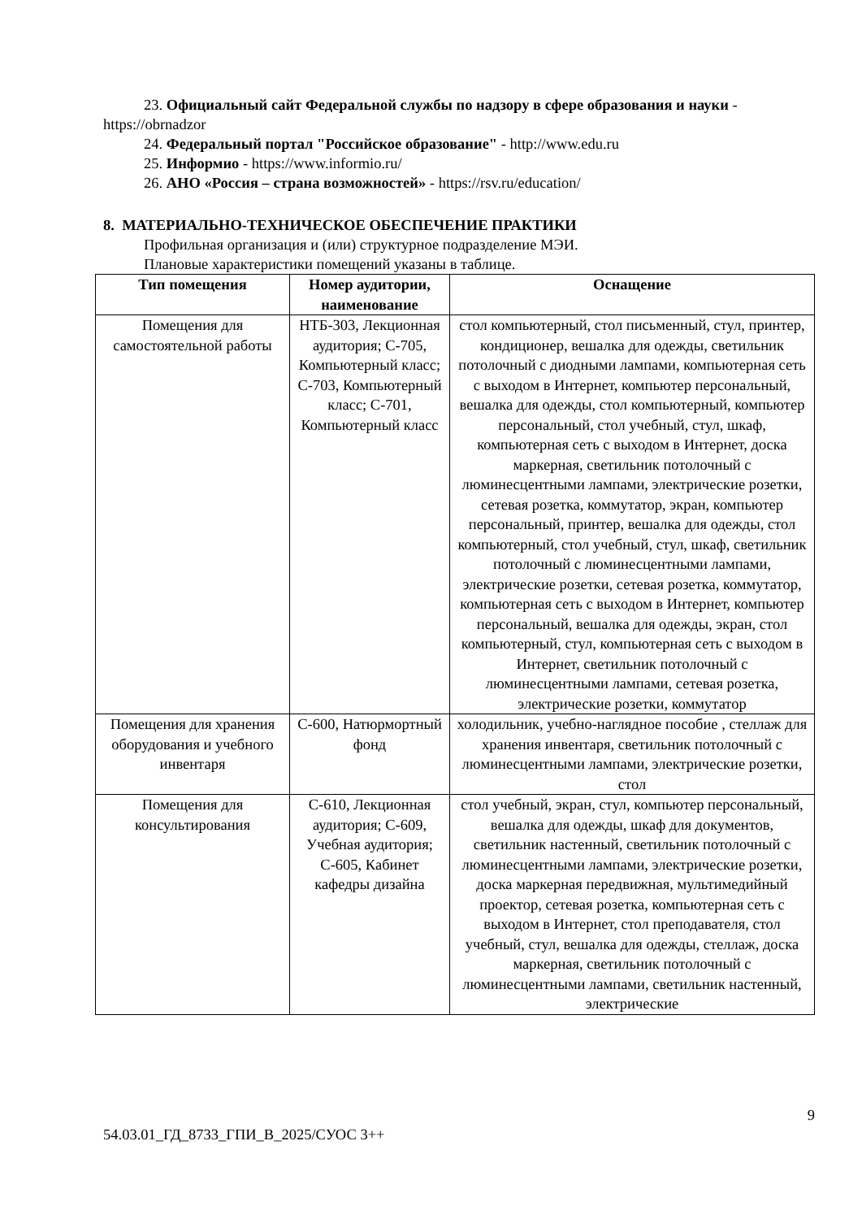23. Официальный сайт Федеральной службы по надзору в сфере образования и науки - https://obrnadzor
24. Федеральный портал "Российское образование" - http://www.edu.ru
25. Информио - https://www.informio.ru/
26. АНО «Россия – страна возможностей» - https://rsv.ru/education/
8. МАТЕРИАЛЬНО-ТЕХНИЧЕСКОЕ ОБЕСПЕЧЕНИЕ ПРАКТИКИ
Профильная организация и (или) структурное подразделение МЭИ.
Плановые характеристики помещений указаны в таблице.
| Тип помещения | Номер аудитории, наименование | Оснащение |
| --- | --- | --- |
| Помещения для самостоятельной работы | НТБ-303, Лекционная аудитория; С-705, Компьютерный класс; С-703, Компьютерный класс; С-701, Компьютерный класс | стол компьютерный, стол письменный, стул, принтер, кондиционер, вешалка для одежды, светильник потолочный с диодными лампами, компьютерная сеть с выходом в Интернет, компьютер персональный, вешалка для одежды, стол компьютерный, компьютер персональный, стол учебный, стул, шкаф, компьютерная сеть с выходом в Интернет, доска маркерная, светильник потолочный с люминесцентными лампами, электрические розетки, сетевая розетка, коммутатор, экран, компьютер персональный, принтер, вешалка для одежды, стол компьютерный, стол учебный, стул, шкаф, светильник потолочный с люминесцентными лампами, электрические розетки, сетевая розетка, коммутатор, компьютерная сеть с выходом в Интернет, компьютер персональный, вешалка для одежды, экран, стол компьютерный, стул, компьютерная сеть с выходом в Интернет, светильник потолочный с люминесцентными лампами, сетевая розетка, электрические розетки, коммутатор |
| Помещения для хранения оборудования и учебного инвентаря | С-600, Натюрмортный фонд | холодильник, учебно-наглядное пособие , стеллаж для хранения инвентаря, светильник потолочный с люминесцентными лампами, электрические розетки, стол |
| Помещения для консультирования | С-610, Лекционная аудитория; С-609, Учебная аудитория; С-605, Кабинет кафедры дизайна | стол учебный, экран, стул, компьютер персональный, вешалка для одежды, шкаф для документов, светильник настенный, светильник потолочный с люминесцентными лампами, электрические розетки, доска маркерная передвижная, мультимедийный проектор, сетевая розетка, компьютерная сеть с выходом в Интернет, стол преподавателя, стол учебный, стул, вешалка для одежды, стеллаж, доска маркерная, светильник потолочный с люминесцентными лампами, светильник настенный, электрические |
9
54.03.01_ГД_8733_ГПИ_В_2025/СУОС 3++